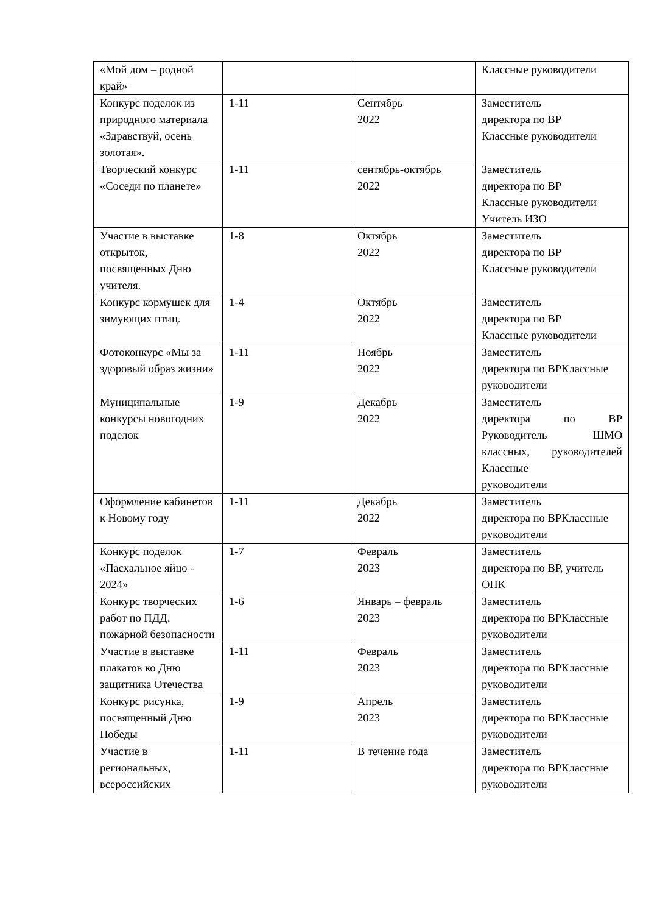| «Мой дом – родной край» | | | Классные руководители |
| Конкурс поделок из природного материала «Здравствуй, осень золотая». | 1-11 | Сентябрь 2022 | Заместитель директора по ВР Классные руководители |
| Творческий конкурс «Соседи по планете» | 1-11 | сентябрь-октябрь 2022 | Заместитель директора по ВР Классные руководители Учитель ИЗО |
| Участие в выставке открыток, посвященных Дню учителя. | 1-8 | Октябрь 2022 | Заместитель директора по ВР Классные руководители |
| Конкурс кормушек для зимующих птиц. | 1-4 | Октябрь 2022 | Заместитель директора по ВР Классные руководители |
| Фотоконкурс «Мы за здоровый образ жизни» | 1-11 | Ноябрь 2022 | Заместитель директора по ВРКлассные руководители |
| Муниципальные конкурсы новогодних поделок | 1-9 | Декабрь 2022 | Заместитель директора по ВР Руководитель ШМО классных, руководителей Классные руководители |
| Оформление кабинетов к Новому году | 1-11 | Декабрь 2022 | Заместитель директора по ВРКлассные руководители |
| Конкурс поделок «Пасхальное яйцо - 2024» | 1-7 | Февраль 2023 | Заместитель директора по ВР, учитель ОПК |
| Конкурс творческих работ по ПДД, пожарной безопасности | 1-6 | Январь – февраль 2023 | Заместитель директора по ВРКлассные руководители |
| Участие в выставке плакатов ко Дню защитника Отечества | 1-11 | Февраль 2023 | Заместитель директора по ВРКлассные руководители |
| Конкурс рисунка, посвященный Дню Победы | 1-9 | Апрель 2023 | Заместитель директора по ВРКлассные руководители |
| Участие в региональных, всероссийских | 1-11 | В течение года | Заместитель директора по ВРКлассные руководители |